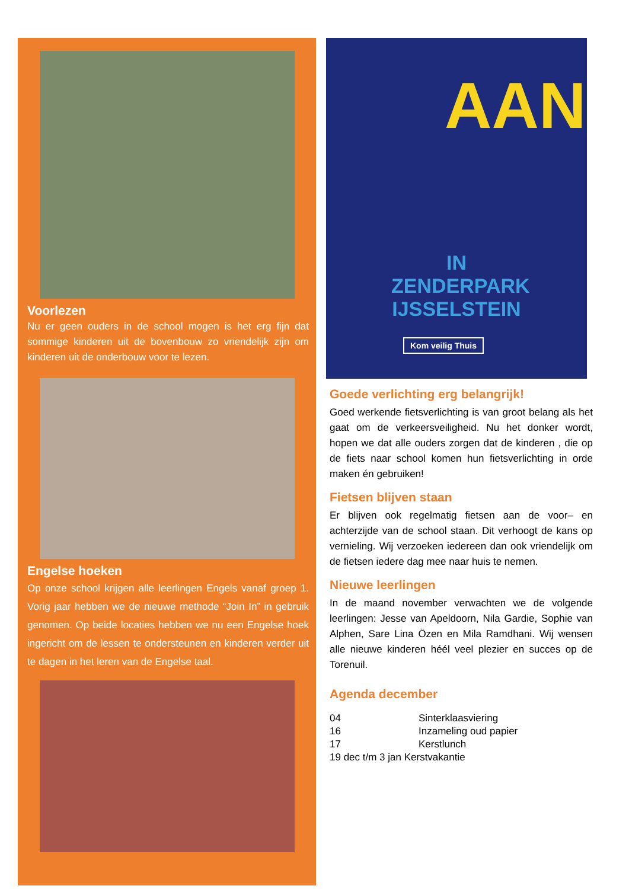Voorlezen
Nu er geen ouders in de school mogen is het erg fijn dat sommige kinderen uit de bovenbouw zo vriendelijk zijn om kinderen uit de onderbouw voor te lezen.
Engelse hoeken
Op onze school krijgen alle leerlingen Engels vanaf groep 1. Vorig jaar hebben we de nieuwe methode “Join In” in gebruik genomen. Op beide locaties hebben we nu een Engelse hoek ingericht om de lessen te ondersteunen en kinderen verder uit te dagen in het leren van de Engelse taal.
AAN
IN ZENDERPARK IJSSELSTEIN
Kom veilig Thuis
Goede verlichting erg belangrijk!
Goed werkende fietsverlichting is van groot belang als het gaat om de verkeersveiligheid. Nu het donker wordt, hopen we dat alle ouders zorgen dat de kinderen , die op de fiets naar school komen hun fietsverlichting in orde maken én gebruiken!
Fietsen blijven staan
Er blijven ook regelmatig fietsen aan de voor– en achterzijde van de school staan. Dit verhoogt de kans op vernieling. Wij verzoeken iedereen dan ook vriendelijk om de fietsen iedere dag mee naar huis te nemen.
Nieuwe leerlingen
In de maand november verwachten we de volgende leerlingen: Jesse van Apeldoorn, Nila Gardie, Sophie van Alphen, Sare Lina Özen en Mila Ramdhani. Wij wensen alle nieuwe kinderen héél veel plezier en succes op de Torenuil.
Agenda december
| 04 | Sinterklaasviering |
| 16 | Inzameling oud papier |
| 17 | Kerstlunch |
| 19 dec t/m 3 jan Kerstvakantie | |